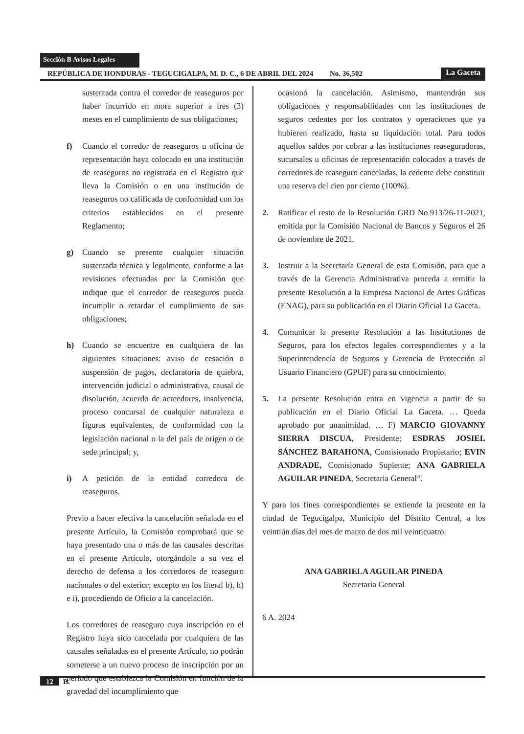Sección B Avisos Legales
REPÚBLICA DE HONDURAS - TEGUCIGALPA, M. D. C., 6 DE ABRIL DEL 2024 No. 36,502
La Gaceta
sustentada contra el corredor de reaseguros por haber incurrido en mora superior a tres (3) meses en el cumplimiento de sus obligaciones;
f) Cuando el corredor de reaseguros u oficina de representación haya colocado en una institución de reaseguros no registrada en el Registro que lleva la Comisión o en una institución de reaseguros no calificada de conformidad con los criterios establecidos en el presente Reglamento;
g) Cuando se presente cualquier situación sustentada técnica y legalmente, conforme a las revisiones efectuadas por la Comisión que indique que el corredor de reaseguros pueda incumplir o retardar el cumplimiento de sus obligaciones;
h) Cuando se encuentre en cualquiera de las siguientes situaciones: aviso de cesación o suspensión de pagos, declaratoria de quiebra, intervención judicial o administrativa, causal de disolución, acuerdo de acreedores, insolvencia, proceso concursal de cualquier naturaleza o figuras equivalentes, de conformidad con la legislación nacional o la del país de origen o de sede principal; y,
i) A petición de la entidad corredora de reaseguros.
Previo a hacer efectiva la cancelación señalada en el presente Artículo, la Comisión comprobará que se haya presentado una o más de las causales descritas en el presente Artículo, otorgándole a su vez el derecho de defensa a los corredores de reaseguro nacionales o del exterior; excepto en los literal b), h) e i), procediendo de Oficio a la cancelación.
Los corredores de reaseguro cuya inscripción en el Registro haya sido cancelada por cualquiera de las causales señaladas en el presente Artículo, no podrán someterse a un nuevo proceso de inscripción por un período que establezca la Comisión en función de la gravedad del incumplimiento que
ocasionó la cancelación. Asimismo, mantendrán sus obligaciones y responsabilidades con las instituciones de seguros cedentes por los contratos y operaciones que ya hubieren realizado, hasta su liquidación total. Para todos aquellos saldos por cobrar a las instituciones reaseguradoras, sucursales u oficinas de representación colocados a través de corredores de reaseguro canceladas, la cedente debe constituir una reserva del cien por ciento (100%).
2. Ratificar el resto de la Resolución GRD No.913/26-11-2021, emitida por la Comisión Nacional de Bancos y Seguros el 26 de noviembre de 2021.
3. Instruir a la Secretaría General de esta Comisión, para que a través de la Gerencia Administrativa proceda a remitir la presente Resolución a la Empresa Nacional de Artes Gráficas (ENAG), para su publicación en el Diario Oficial La Gaceta.
4. Comunicar la presente Resolución a las Instituciones de Seguros, para los efectos legales correspondientes y a la Superintendencia de Seguros y Gerencia de Protección al Usuario Financiero (GPUF) para su conocimiento.
5. La presente Resolución entra en vigencia a partir de su publicación en el Diario Oficial La Gaceta. … Queda aprobado por unanimidad. … F) MARCIO GIOVANNY SIERRA DISCUA, Presidente; ESDRAS JOSIEL SÁNCHEZ BARAHONA, Comisionado Propietario; EVIN ANDRADE, Comisionado Suplente; ANA GABRIELA AGUILAR PINEDA, Secretaria General”.
Y para los fines correspondientes se extiende la presente en la ciudad de Tegucigalpa, Municipio del Distrito Central, a los veintiún días del mes de marzo de dos mil veinticuatro.
ANA GABRIELA AGUILAR PINEDA
Secretaria General
6 A. 2024
12 B.